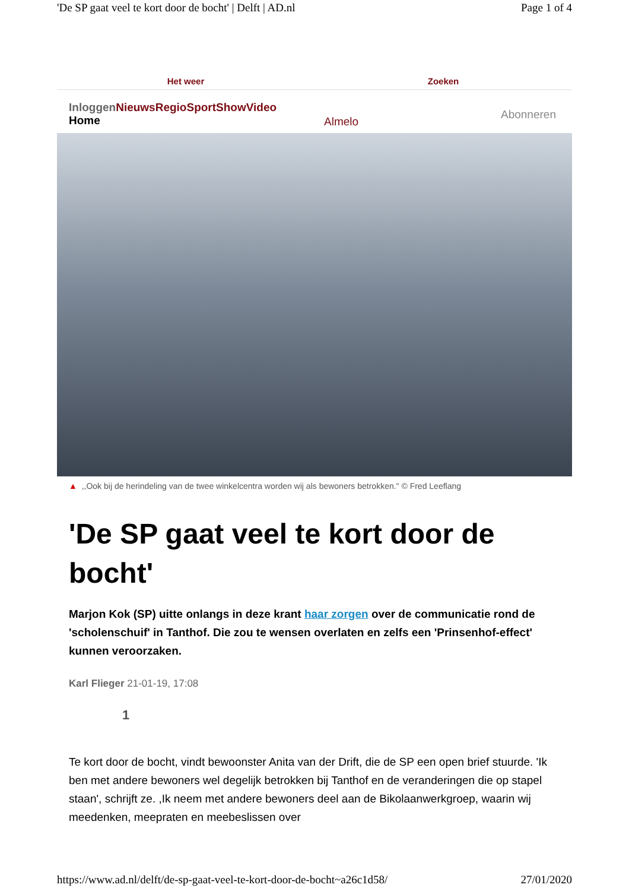'De SP gaat veel te kort door de bocht' | Delft | AD.nl Page 1 of 4
Het weer Zoeken
Inloggen NieuwsRegioSportShowVideo
Home
Almelo
Abonneren
▲ ,,Ook bij de herindeling van de twee winkelcentra worden wij als bewoners betrokken." © Fred Leeflang
'De SP gaat veel te kort door de bocht'
Marjon Kok (SP) uitte onlangs in deze krant haar zorgen over de communicatie rond de 'scholenschuif' in Tanthof. Die zou te wensen overlaten en zelfs een 'Prinsenhof-effect' kunnen veroorzaken.
Karl Flieger 21-01-19, 17:08
1
Te kort door de bocht, vindt bewoonster Anita van der Drift, die de SP een open brief stuurde. 'Ik ben met andere bewoners wel degelijk betrokken bij Tanthof en de veranderingen die op stapel staan', schrijft ze. ,Ik neem met andere bewoners deel aan de Bikolaanwerkgroep, waarin wij meedenken, meepraten en meebeslissen over
https://www.ad.nl/delft/de-sp-gaat-veel-te-kort-door-de-bocht~a26c1d58/ 27/01/2020